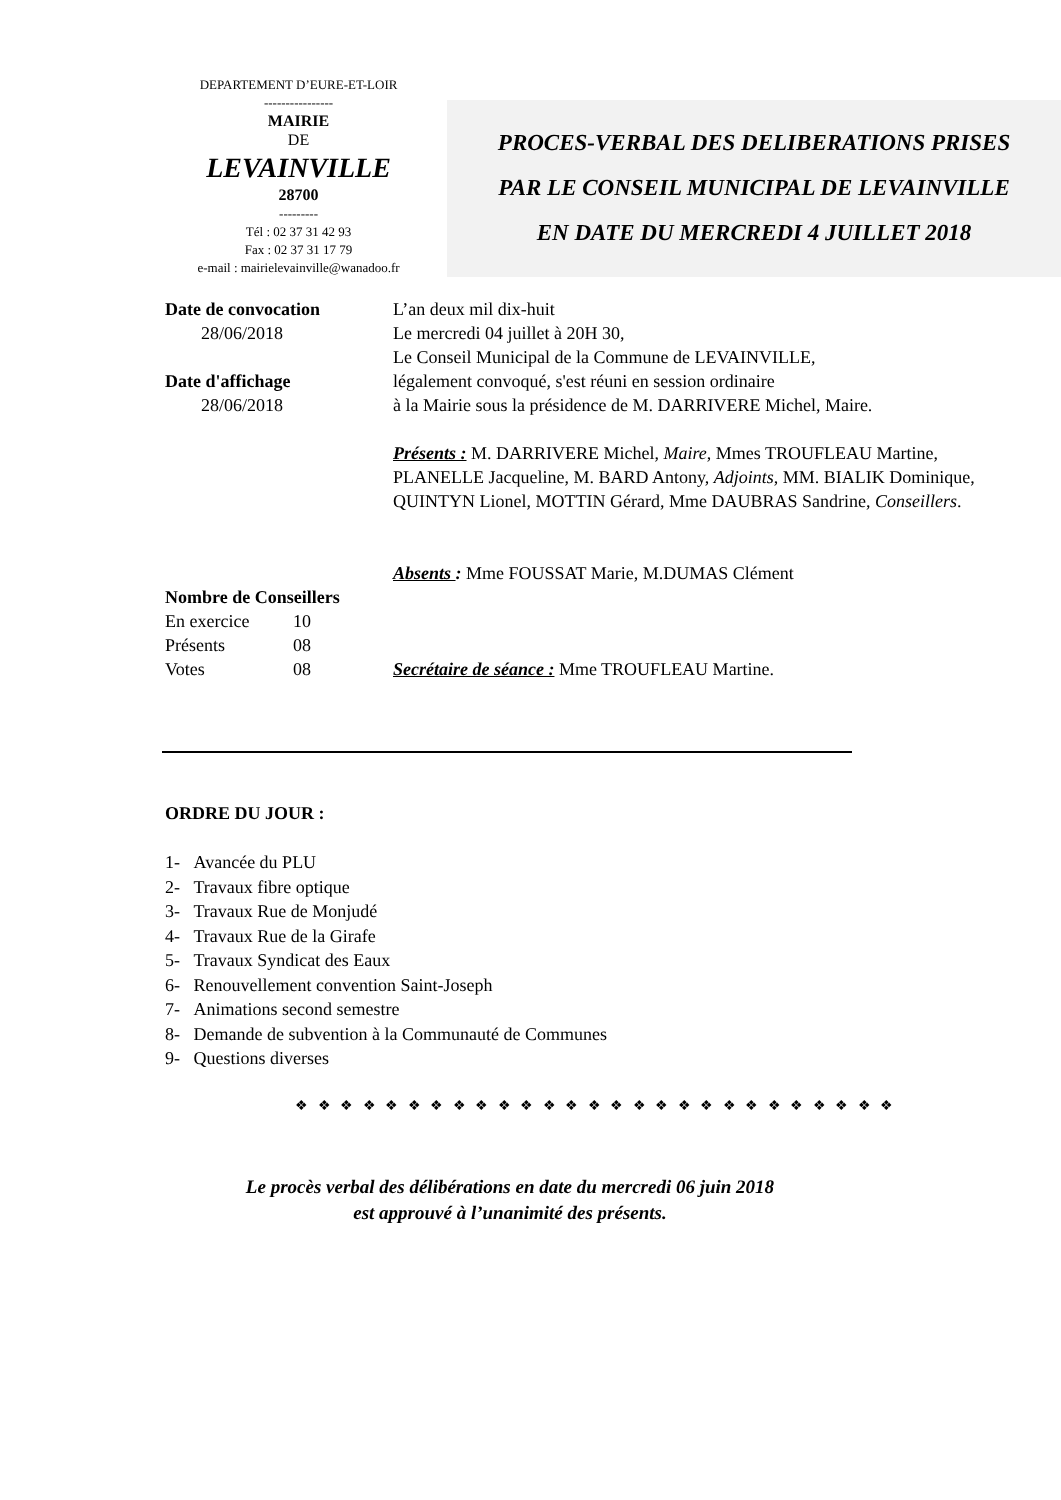DEPARTEMENT D’EURE-ET-LOIR
----------------
MAIRIE
DE
LEVAINVILLE
28700
---------
Tél : 02 37 31 42 93
Fax : 02 37 31 17 79
e-mail : mairielevainville@wanadoo.fr
PROCES-VERBAL DES DELIBERATIONS PRISES
PAR LE CONSEIL MUNICIPAL DE LEVAINVILLE
EN DATE DU MERCREDI 4 JUILLET 2018
Date de convocation
28/06/2018
Date d'affichage
28/06/2018
Nombre de Conseillers
En exercice 10
Présents 08
Votes 08
L’an deux mil dix-huit
Le mercredi 04 juillet à 20H 30,
Le Conseil Municipal de la Commune de LEVAINVILLE,
légalement convoqué, s'est réuni en session ordinaire
à la Mairie sous la présidence de M. DARRIVERE Michel, Maire.
Présents : M. DARRIVERE Michel, Maire, Mmes TROUFLEAU Martine, PLANELLE Jacqueline, M. BARD Antony, Adjoints, MM. BIALIK Dominique, QUINTYN Lionel, MOTTIN Gérard, Mme DAUBRAS Sandrine, Conseillers.
Absents : Mme FOUSSAT Marie, M.DUMAS Clément
Secrétaire de séance : Mme TROUFLEAU Martine.
ORDRE DU JOUR :
1- Avancée du PLU
2- Travaux fibre optique
3- Travaux Rue de Monjudé
4- Travaux Rue de la Girafe
5- Travaux Syndicat des Eaux
6- Renouvellement convention Saint-Joseph
7- Animations second semestre
8- Demande de subvention à la Communauté de Communes
9- Questions diverses
❖ ❖ ❖ ❖ ❖ ❖ ❖ ❖ ❖ ❖ ❖ ❖ ❖ ❖ ❖ ❖ ❖ ❖ ❖ ❖ ❖ ❖ ❖ ❖ ❖ ❖ ❖
Le procès verbal des délibérations en date du mercredi 06 juin 2018
est approuvé à l’unanimité des présents.